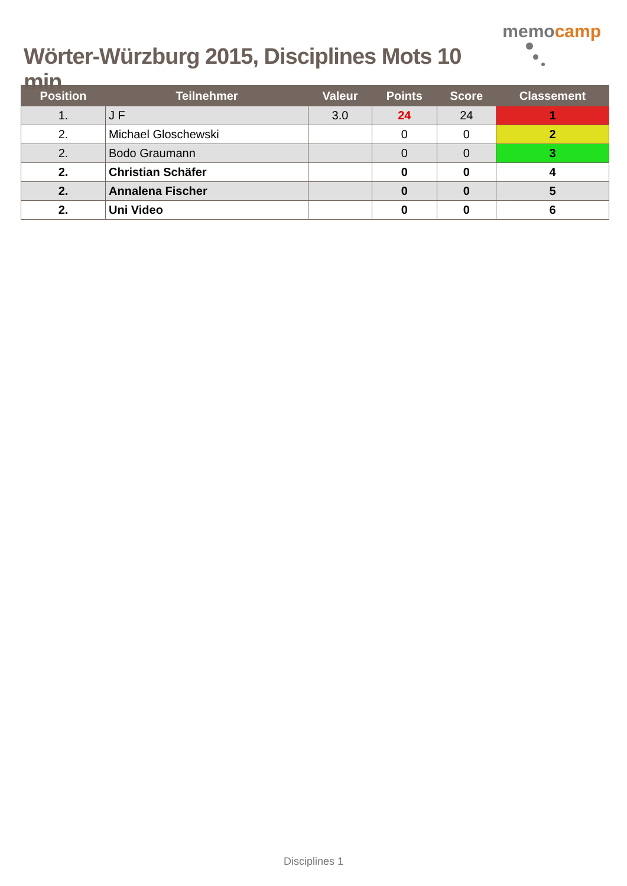Wörter-Würzburg 2015, Disciplines Mots 10 min
memocamp
| Position | Teilnehmer | Valeur | Points | Score | Classement |
| --- | --- | --- | --- | --- | --- |
| 1. | J F | 3.0 | 24 | 24 | 1 |
| 2. | Michael Gloschewski | | 0 | 0 | 2 |
| 2. | Bodo Graumann | | 0 | 0 | 3 |
| 2. | Christian Schäfer | | 0 | 0 | 4 |
| 2. | Annalena Fischer | | 0 | 0 | 5 |
| 2. | Uni Video | | 0 | 0 | 6 |
Disciplines 1